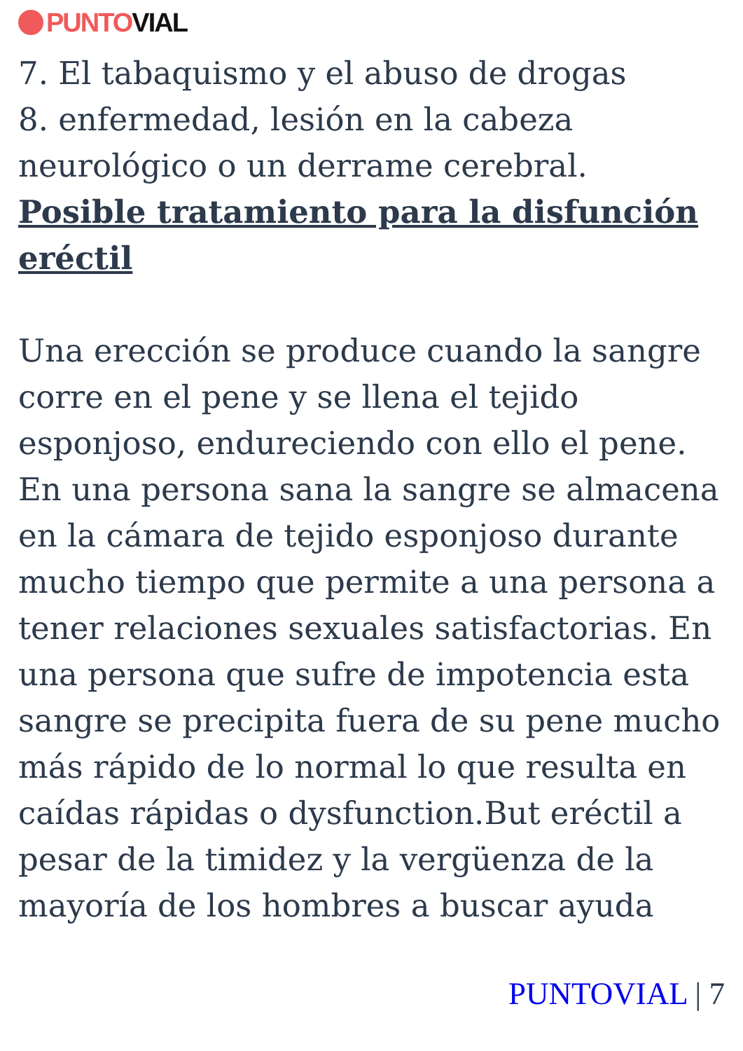PUNTO VIAL
7. El tabaquismo y el abuso de drogas
8. enfermedad, lesión en la cabeza neurológico o un derrame cerebral.
Posible tratamiento para la disfunción eréctil
Una erección se produce cuando la sangre corre en el pene y se llena el tejido esponjoso, endureciendo con ello el pene. En una persona sana la sangre se almacena en la cámara de tejido esponjoso durante mucho tiempo que permite a una persona a tener relaciones sexuales satisfactorias. En una persona que sufre de impotencia esta sangre se precipita fuera de su pene mucho más rápido de lo normal lo que resulta en caídas rápidas o dysfunction.But eréctil a pesar de la timidez y la vergüenza de la mayoría de los hombres a buscar ayuda
PUNTOVIAL | 7